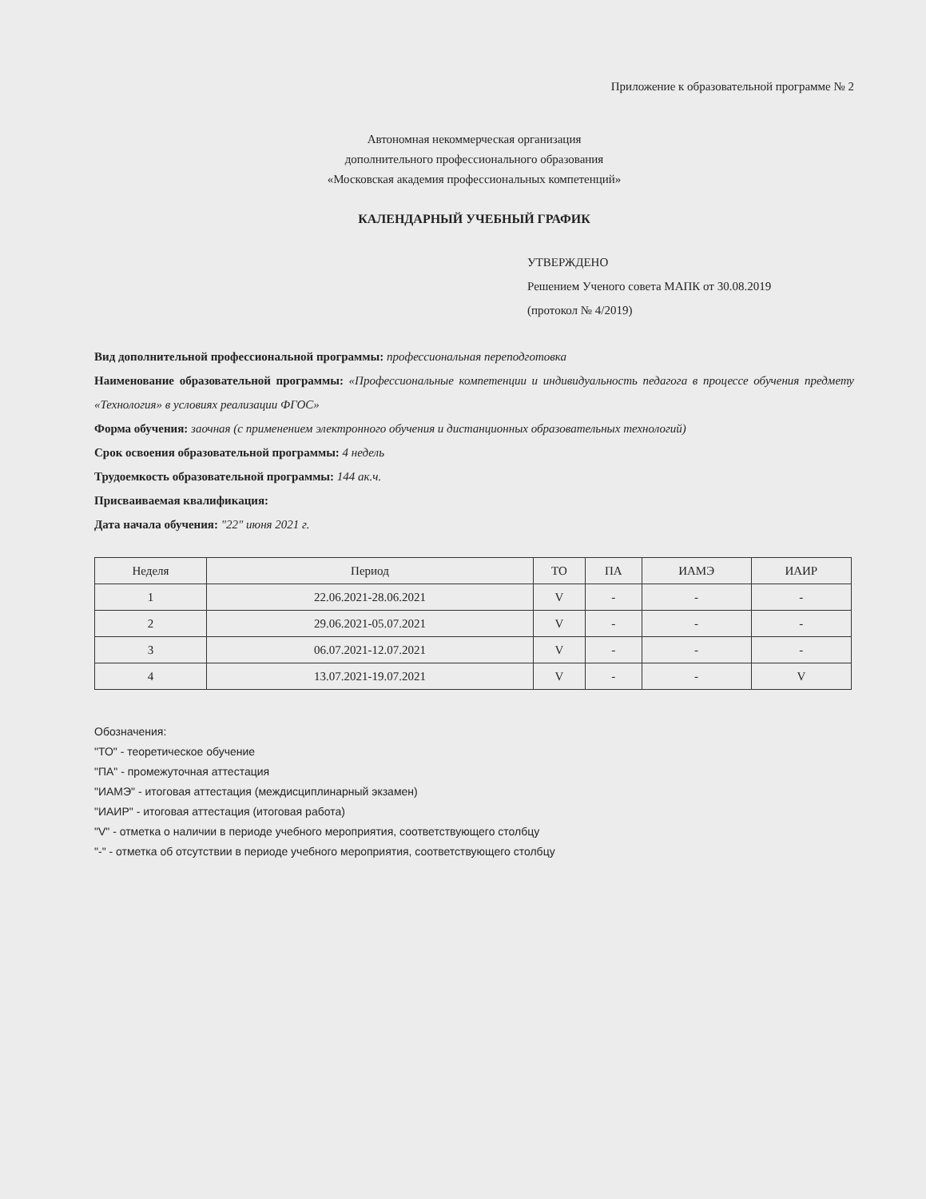Приложение к образовательной программе № 2
Автономная некоммерческая организация
дополнительного профессионального образования
«Московская академия профессиональных компетенций»
КАЛЕНДАРНЫЙ УЧЕБНЫЙ ГРАФИК
УТВЕРЖДЕНО
Решением Ученого совета МАПК от 30.08.2019
(протокол № 4/2019)
Вид дополнительной профессиональной программы: профессиональная переподготовка
Наименование образовательной программы: «Профессиональные компетенции и индивидуальность педагога в процессе обучения предмету «Технология» в условиях реализации ФГОС»
Форма обучения: заочная (с применением электронного обучения и дистанционных образовательных технологий)
Срок освоения образовательной программы: 4 недель
Трудоемкость образовательной программы: 144 ак.ч.
Присваиваемая квалификация:
Дата начала обучения: "22" июня 2021 г.
| Неделя | Период | ТО | ПА | ИАМЭ | ИАИР |
| --- | --- | --- | --- | --- | --- |
| 1 | 22.06.2021-28.06.2021 | V | - | - | - |
| 2 | 29.06.2021-05.07.2021 | V | - | - | - |
| 3 | 06.07.2021-12.07.2021 | V | - | - | - |
| 4 | 13.07.2021-19.07.2021 | V | - | - | V |
Обозначения:
"ТО" - теоретическое обучение
"ПА" - промежуточная аттестация
"ИАМЭ" - итоговая аттестация (междисциплинарный экзамен)
"ИАИР" - итоговая аттестация (итоговая работа)
"V" - отметка о наличии в периоде учебного мероприятия, соответствующего столбцу
"-" - отметка об отсутствии в периоде учебного мероприятия, соответствующего столбцу